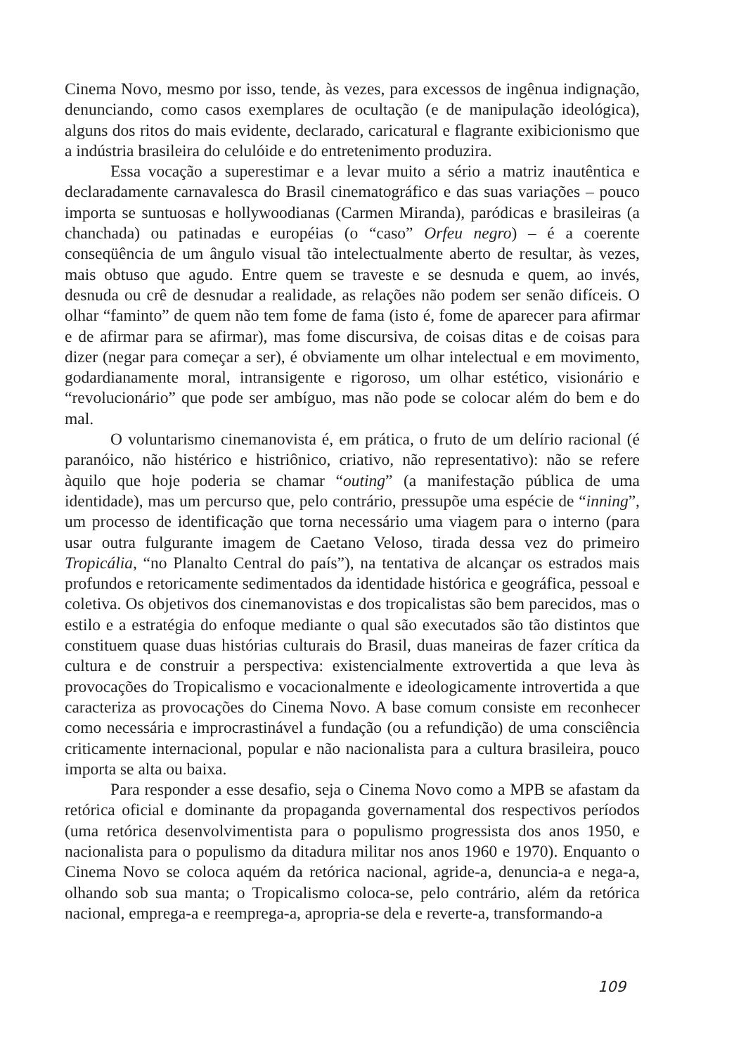Cinema Novo, mesmo por isso, tende, às vezes, para excessos de ingênua indignação, denunciando, como casos exemplares de ocultação (e de manipulação ideológica), alguns dos ritos do mais evidente, declarado, caricatural e flagrante exibicionismo que a indústria brasileira do celulóide e do entretenimento produzira.
Essa vocação a superestimar e a levar muito a sério a matriz inautêntica e declaradamente carnavalesca do Brasil cinematográfico e das suas variações – pouco importa se suntuosas e hollywoodianas (Carmen Miranda), paródicas e brasileiras (a chanchada) ou patinadas e européias (o “caso” Orfeu negro) – é a coerente conseqüência de um ângulo visual tão intelectualmente aberto de resultar, às vezes, mais obtuso que agudo. Entre quem se traveste e se desnuda e quem, ao invés, desnuda ou crê de desnudar a realidade, as relações não podem ser senão difíceis. O olhar “faminto” de quem não tem fome de fama (isto é, fome de aparecer para afirmar e de afirmar para se afirmar), mas fome discursiva, de coisas ditas e de coisas para dizer (negar para começar a ser), é obviamente um olhar intelectual e em movimento, godardianamente moral, intransigente e rigoroso, um olhar estético, visionário e “revolucionário” que pode ser ambíguo, mas não pode se colocar além do bem e do mal.
O voluntarismo cinemanovista é, em prática, o fruto de um delírio racional (é paranóico, não histérico e histriônico, criativo, não representativo): não se refere àquilo que hoje poderia se chamar “outing” (a manifestação pública de uma identidade), mas um percurso que, pelo contrário, pressupõe uma espécie de “inning”, um processo de identificação que torna necessário uma viagem para o interno (para usar outra fulgurante imagem de Caetano Veloso, tirada dessa vez do primeiro Tropicália, “no Planalto Central do país”), na tentativa de alcançar os estrados mais profundos e retoricamente sedimentados da identidade histórica e geográfica, pessoal e coletiva. Os objetivos dos cinemanovistas e dos tropicalistas são bem parecidos, mas o estilo e a estratégia do enfoque mediante o qual são executados são tão distintos que constituem quase duas histórias culturais do Brasil, duas maneiras de fazer crítica da cultura e de construir a perspectiva: existencialmente extrovertida a que leva às provocações do Tropicalismo e vocacionalmente e ideologicamente introvertida a que caracteriza as provocações do Cinema Novo. A base comum consiste em reconhecer como necessária e improcrastinável a fundação (ou a refundição) de uma consciência criticamente internacional, popular e não nacionalista para a cultura brasileira, pouco importa se alta ou baixa.
Para responder a esse desafio, seja o Cinema Novo como a MPB se afastam da retórica oficial e dominante da propaganda governamental dos respectivos períodos (uma retórica desenvolvimentista para o populismo progressista dos anos 1950, e nacionalista para o populismo da ditadura militar nos anos 1960 e 1970). Enquanto o Cinema Novo se coloca aquém da retórica nacional, agride-a, denuncia-a e nega-a, olhando sob sua manta; o Tropicalismo coloca-se, pelo contrário, além da retórica nacional, emprega-a e reemprega-a, apropria-se dela e reverte-a, transformando-a
109